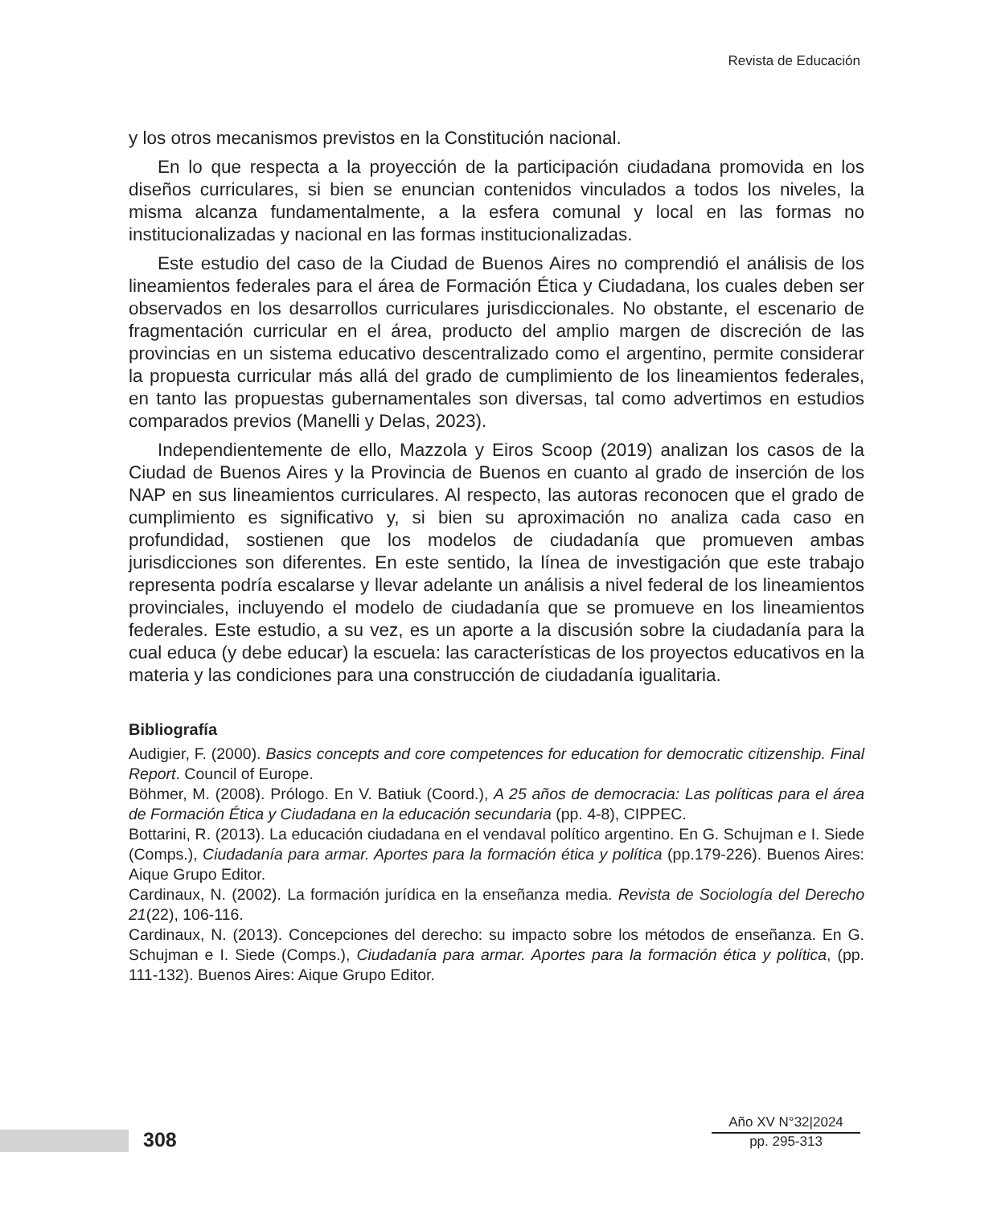Revista de Educación
y los otros mecanismos previstos en la Constitución nacional.
En lo que respecta a la proyección de la participación ciudadana promovida en los diseños curriculares, si bien se enuncian contenidos vinculados a todos los niveles, la misma alcanza fundamentalmente, a la esfera comunal y local en las formas no institucionalizadas y nacional en las formas institucionalizadas.
Este estudio del caso de la Ciudad de Buenos Aires no comprendió el análisis de los lineamientos federales para el área de Formación Ética y Ciudadana, los cuales deben ser observados en los desarrollos curriculares jurisdiccionales. No obstante, el escenario de fragmentación curricular en el área, producto del amplio margen de discreción de las provincias en un sistema educativo descentralizado como el argentino, permite considerar la propuesta curricular más allá del grado de cumplimiento de los lineamientos federales, en tanto las propuestas gubernamentales son diversas, tal como advertimos en estudios comparados previos (Manelli y Delas, 2023).
Independientemente de ello, Mazzola y Eiros Scoop (2019) analizan los casos de la Ciudad de Buenos Aires y la Provincia de Buenos en cuanto al grado de inserción de los NAP en sus lineamientos curriculares. Al respecto, las autoras reconocen que el grado de cumplimiento es significativo y, si bien su aproximación no analiza cada caso en profundidad, sostienen que los modelos de ciudadanía que promueven ambas jurisdicciones son diferentes. En este sentido, la línea de investigación que este trabajo representa podría escalarse y llevar adelante un análisis a nivel federal de los lineamientos provinciales, incluyendo el modelo de ciudadanía que se promueve en los lineamientos federales. Este estudio, a su vez, es un aporte a la discusión sobre la ciudadanía para la cual educa (y debe educar) la escuela: las características de los proyectos educativos en la materia y las condiciones para una construcción de ciudadanía igualitaria.
Bibliografía
Audigier, F. (2000). Basics concepts and core competences for education for democratic citizenship. Final Report. Council of Europe.
Böhmer, M. (2008). Prólogo. En V. Batiuk (Coord.), A 25 años de democracia: Las políticas para el área de Formación Ética y Ciudadana en la educación secundaria (pp. 4-8), CIPPEC.
Bottarini, R. (2013). La educación ciudadana en el vendaval político argentino. En G. Schujman e I. Siede (Comps.), Ciudadanía para armar. Aportes para la formación ética y política (pp.179-226). Buenos Aires: Aique Grupo Editor.
Cardinaux, N. (2002). La formación jurídica en la enseñanza media. Revista de Sociología del Derecho 21(22), 106-116.
Cardinaux, N. (2013). Concepciones del derecho: su impacto sobre los métodos de enseñanza. En G. Schujman e I. Siede (Comps.), Ciudadanía para armar. Aportes para la formación ética y política, (pp. 111-132). Buenos Aires: Aique Grupo Editor.
308
Año XV N°32|2024
pp. 295-313